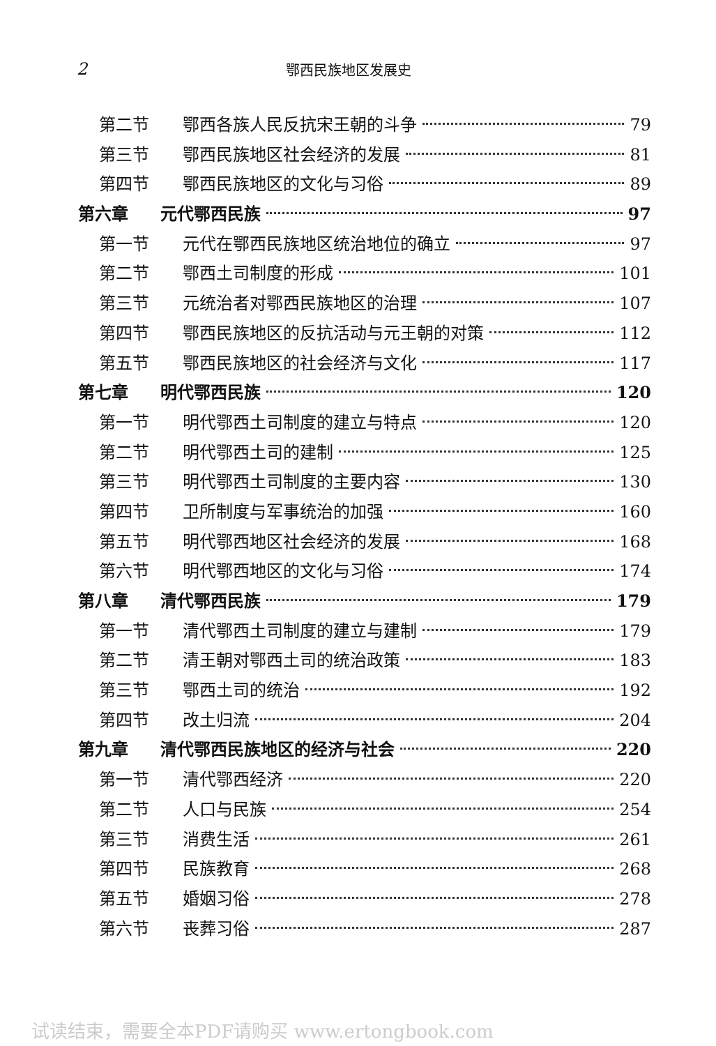2 鄂西民族地区发展史
第二节 鄂西各族人民反抗宋王朝的斗争 79
第三节 鄂西民族地区社会经济的发展 81
第四节 鄂西民族地区的文化与习俗 89
第六章 元代鄂西民族 97
第一节 元代在鄂西民族地区统治地位的确立 97
第二节 鄂西土司制度的形成 101
第三节 元统治者对鄂西民族地区的治理 107
第四节 鄂西民族地区的反抗活动与元王朝的对策 112
第五节 鄂西民族地区的社会经济与文化 117
第七章 明代鄂西民族 120
第一节 明代鄂西土司制度的建立与特点 120
第二节 明代鄂西土司的建制 125
第三节 明代鄂西土司制度的主要内容 130
第四节 卫所制度与军事统治的加强 160
第五节 明代鄂西地区社会经济的发展 168
第六节 明代鄂西地区的文化与习俗 174
第八章 清代鄂西民族 179
第一节 清代鄂西土司制度的建立与建制 179
第二节 清王朝对鄂西土司的统治政策 183
第三节 鄂西土司的统治 192
第四节 改土归流 204
第九章 清代鄂西民族地区的经济与社会 220
第一节 清代鄂西经济 220
第二节 人口与民族 254
第三节 消费生活 261
第四节 民族教育 268
第五节 婚姻习俗 278
第六节 丧葬习俗 287
试读结束，需要全本PDF请购买 www.ertongbook.com